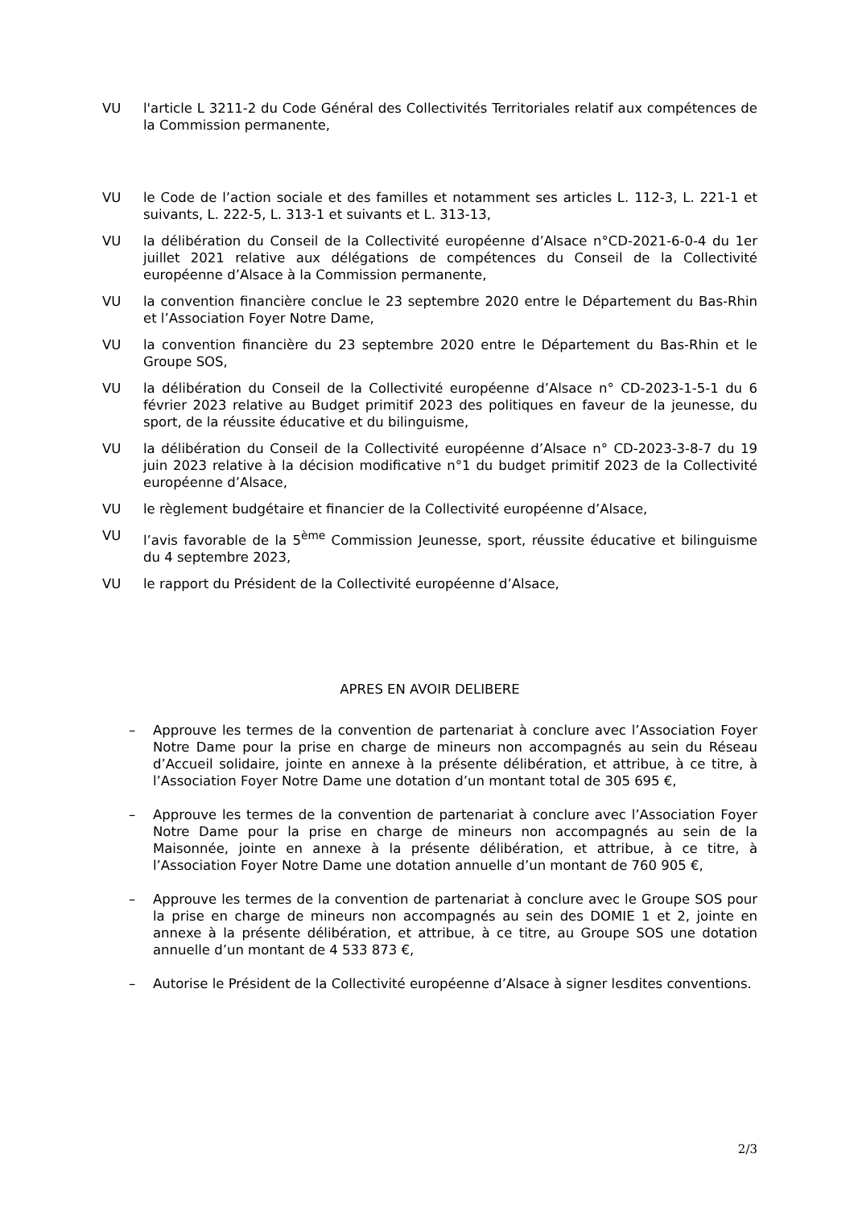VU l'article L 3211-2 du Code Général des Collectivités Territoriales relatif aux compétences de la Commission permanente,
VU le Code de l’action sociale et des familles et notamment ses articles L. 112-3, L. 221-1 et suivants, L. 222-5, L. 313-1 et suivants et L. 313-13,
VU la délibération du Conseil de la Collectivité européenne d’Alsace n°CD-2021-6-0-4 du 1er juillet 2021 relative aux délégations de compétences du Conseil de la Collectivité européenne d’Alsace à la Commission permanente,
VU la convention financière conclue le 23 septembre 2020 entre le Département du Bas-Rhin et l’Association Foyer Notre Dame,
VU la convention financière du 23 septembre 2020 entre le Département du Bas-Rhin et le Groupe SOS,
VU la délibération du Conseil de la Collectivité européenne d’Alsace n° CD-2023-1-5-1 du 6 février 2023 relative au Budget primitif 2023 des politiques en faveur de la jeunesse, du sport, de la réussite éducative et du bilinguisme,
VU la délibération du Conseil de la Collectivité européenne d’Alsace n° CD-2023-3-8-7 du 19 juin 2023 relative à la décision modificative n°1 du budget primitif 2023 de la Collectivité européenne d’Alsace,
VU le règlement budgétaire et financier de la Collectivité européenne d’Alsace,
VU l’avis favorable de la 5<sup>ème</sup> Commission Jeunesse, sport, réussite éducative et bilinguisme du 4 septembre 2023,
VU le rapport du Président de la Collectivité européenne d’Alsace,
APRES EN AVOIR DELIBERE
– Approuve les termes de la convention de partenariat à conclure avec l’Association Foyer Notre Dame pour la prise en charge de mineurs non accompagnés au sein du Réseau d’Accueil solidaire, jointe en annexe à la présente délibération, et attribue, à ce titre, à l’Association Foyer Notre Dame une dotation d’un montant total de 305 695 €,
– Approuve les termes de la convention de partenariat à conclure avec l’Association Foyer Notre Dame pour la prise en charge de mineurs non accompagnés au sein de la Maisonnée, jointe en annexe à la présente délibération, et attribue, à ce titre, à l’Association Foyer Notre Dame une dotation annuelle d’un montant de 760 905 €,
– Approuve les termes de la convention de partenariat à conclure avec le Groupe SOS pour la prise en charge de mineurs non accompagnés au sein des DOMIE 1 et 2, jointe en annexe à la présente délibération, et attribue, à ce titre, au Groupe SOS une dotation annuelle d’un montant de 4 533 873 €,
– Autorise le Président de la Collectivité européenne d’Alsace à signer lesdites conventions.
2/3